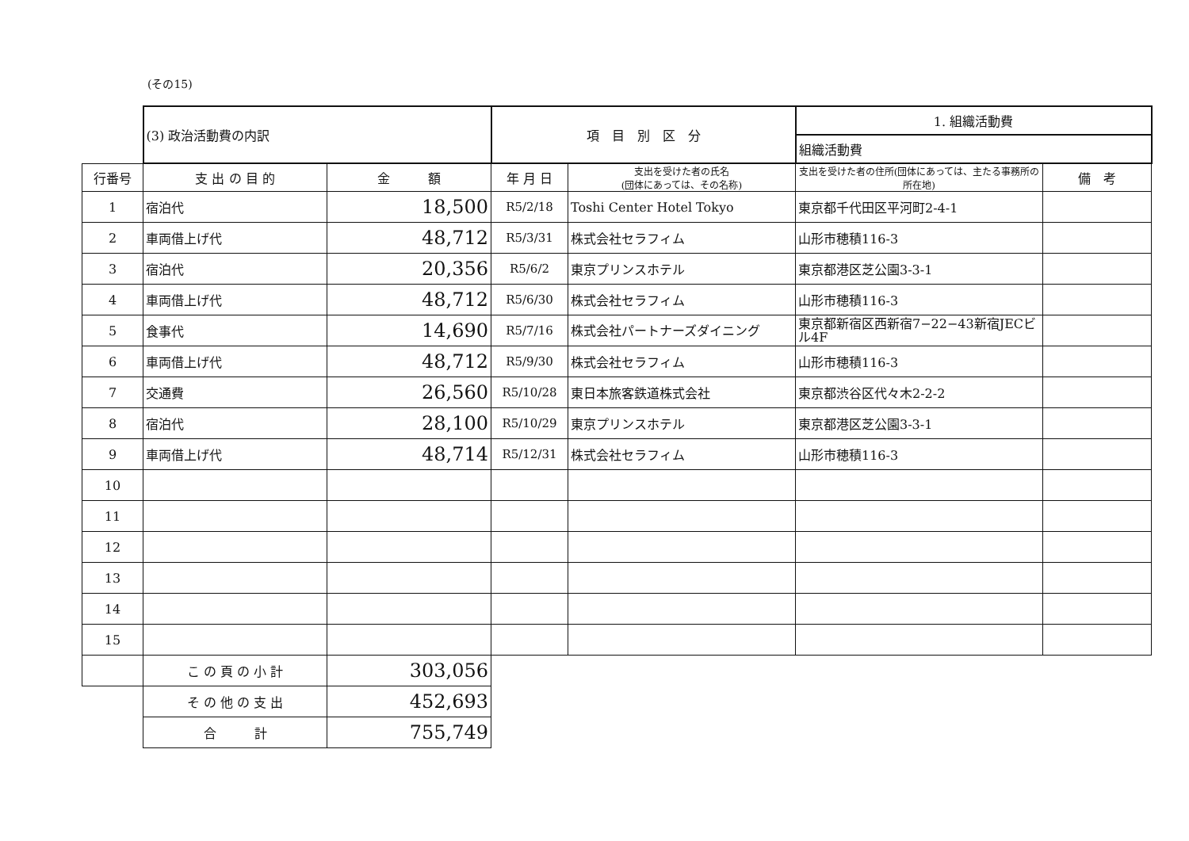(その15)
| | (3) 政治活動費の内訳 | | 項 目 別 区 分 | | 1. 組織活動費 | |
| | | | | | 組織活動費 | |
| 行番号 | 支 出 の 目 的 | 金 額 | 年 月 日 | 支出を受けた者の氏名 (団体にあっては、その名称) | 支出を受けた者の住所(団体にあっては、主たる事務所の所在地) | 備 考 |
| 1 | 宿泊代 | 18,500 | R5/2/18 | Toshi Center Hotel Tokyo | 東京都千代田区平河町2-4-1 | |
| 2 | 車両借上げ代 | 48,712 | R5/3/31 | 株式会社セラフィム | 山形市穂積116-3 | |
| 3 | 宿泊代 | 20,356 | R5/6/2 | 東京プリンスホテル | 東京都港区芝公園3-3-1 | |
| 4 | 車両借上げ代 | 48,712 | R5/6/30 | 株式会社セラフィム | 山形市穂積116-3 | |
| 5 | 食事代 | 14,690 | R5/7/16 | 株式会社パートナーズダイニング | 東京都新宿区西新宿7−22−43新宿JECビル4F | |
| 6 | 車両借上げ代 | 48,712 | R5/9/30 | 株式会社セラフィム | 山形市穂積116-3 | |
| 7 | 交通費 | 26,560 | R5/10/28 | 東日本旅客鉄道株式会社 | 東京都渋谷区代々木2-2-2 | |
| 8 | 宿泊代 | 28,100 | R5/10/29 | 東京プリンスホテル | 東京都港区芝公園3-3-1 | |
| 9 | 車両借上げ代 | 48,714 | R5/12/31 | 株式会社セラフィム | 山形市穂積116-3 | |
| 10 | | | | | | |
| 11 | | | | | | |
| 12 | | | | | | |
| 13 | | | | | | |
| 14 | | | | | | |
| 15 | | | | | | |
| | こ の 頁 の 小 計 | 303,056 | | | | |
| | そ の 他 の 支 出 | 452,693 | | | | |
| | 合 計 | 755,749 | | | | |